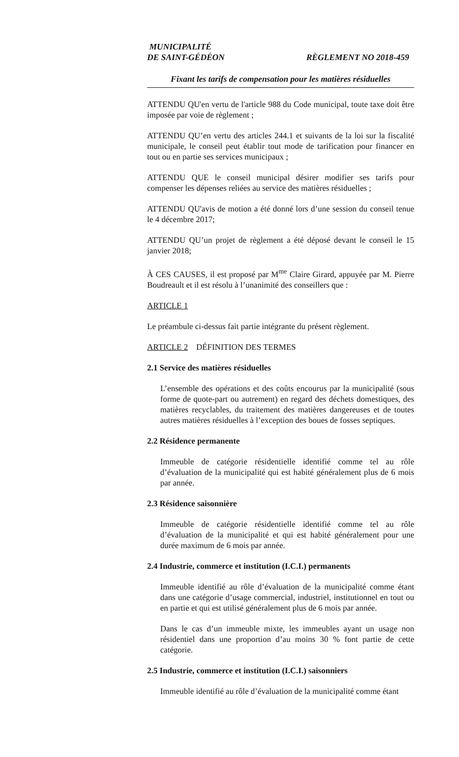MUNICIPALITÉ
DE SAINT-GÉDÉON
RÈGLEMENT NO 2018-459
Fixant les tarifs de compensation pour les matières résiduelles
ATTENDU QU'en vertu de l'article 988 du Code municipal, toute taxe doit être imposée par voie de règlement ;
ATTENDU QU’en vertu des articles 244.1 et suivants de la loi sur la fiscalité municipale, le conseil peut établir tout mode de tarification pour financer en tout ou en partie ses services municipaux ;
ATTENDU QUE le conseil municipal désirer modifier ses tarifs pour compenser les dépenses reliées au service des matières résiduelles ;
ATTENDU QU'avis de motion a été donné lors d’une session du conseil tenue le 4 décembre 2017;
ATTENDU QU’un projet de règlement a été déposé devant le conseil le 15 janvier 2018;
À CES CAUSES, il est proposé par M<sup>me</sup> Claire Girard, appuyée par M. Pierre Boudreault et il est résolu à l’unanimité des conseillers que :
ARTICLE 1
Le préambule ci-dessus fait partie intégrante du présent règlement.
ARTICLE 2 DÉFINITION DES TERMES
2.1 Service des matières résiduelles
L’ensemble des opérations et des coûts encourus par la municipalité (sous forme de quote-part ou autrement) en regard des déchets domestiques, des matières recyclables, du traitement des matières dangereuses et de toutes autres matières résiduelles à l’exception des boues de fosses septiques.
2.2 Résidence permanente
Immeuble de catégorie résidentielle identifié comme tel au rôle d’évaluation de la municipalité qui est habité généralement plus de 6 mois par année.
2.3 Résidence saisonnière
Immeuble de catégorie résidentielle identifié comme tel au rôle d’évaluation de la municipalité et qui est habité généralement pour une durée maximum de 6 mois par année.
2.4 Industrie, commerce et institution (I.C.I.) permanents
Immeuble identifié au rôle d’évaluation de la municipalité comme étant dans une catégorie d’usage commercial, industriel, institutionnel en tout ou en partie et qui est utilisé généralement plus de 6 mois par année.
Dans le cas d’un immeuble mixte, les immeubles ayant un usage non résidentiel dans une proportion d’au moins 30 % font partie de cette catégorie.
2.5 Industrie, commerce et institution (I.C.I.) saisonniers
Immeuble identifié au rôle d’évaluation de la municipalité comme étant